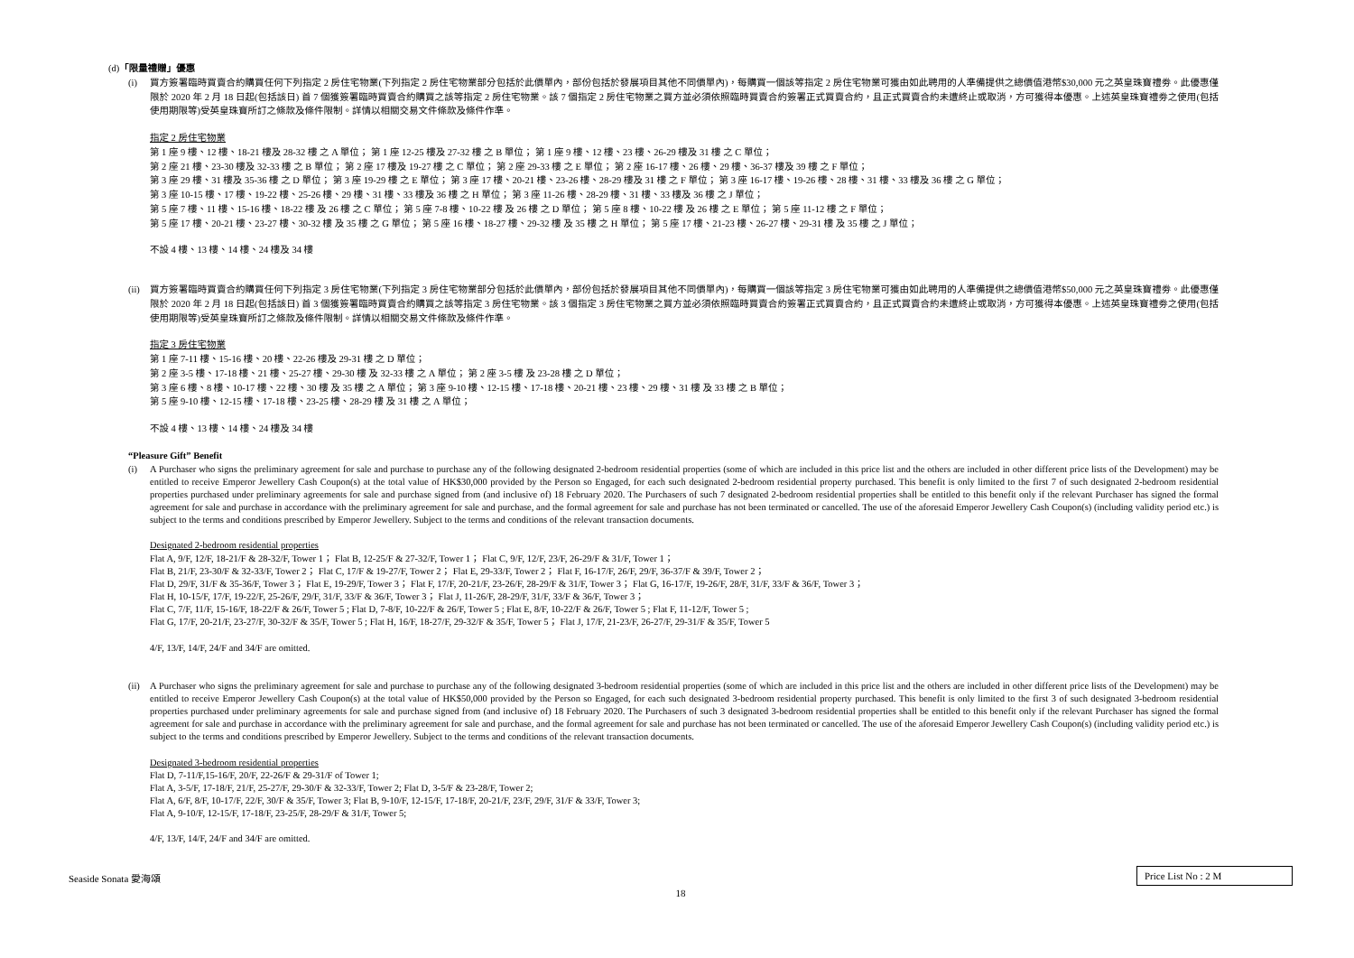(d)「限量禮贈」優惠
(i) 買方簽署臨時買賣合約購買任何下列指定 2 房住宅物業(下列指定 2 房住宅物業部分包括於此價單內，部份包括於發展項目其他不同價單內)，每購買一個該等指定 2 房住宅物業可獲由如此聘用的人準備提供之總價值港幣$30,000 元之英皇珠寶禮劵。此優惠僅限於 2020 年 2 月 18 日起(包括該日) 首 7 個獲簽署臨時買賣合約購買之該等指定 2 房住宅物業。該 7 個指定 2 房住宅物業之買方並必須依照臨時買賣合約簽署正式買賣合約，且正式買賣合約未遭終止或取消，方可獲得本優惠。上述英皇珠寶禮劵之使用(包括使用期限等)受英皇珠寶所訂之條款及條件限制。詳情以相關交易文件條款及條件作準。
指定 2 房住宅物業
第 1 座 9 樓、12 樓、18-21 樓及 28-32 樓 之 A 單位； 第 1 座 12-25 樓及 27-32 樓 之 B 單位； 第 1 座 9 樓、12 樓、23 樓、26-29 樓及 31 樓 之 C 單位；
第 2 座 21 樓、23-30 樓及 32-33 樓 之 B 單位； 第 2 座 17 樓及 19-27 樓 之 C 單位； 第 2 座 29-33 樓 之 E 單位； 第 2 座 16-17 樓、26 樓、29 樓、36-37 樓及 39 樓 之 F 單位；
第 3 座 29 樓、31 樓及 35-36 樓 之 D 單位； 第 3 座 19-29 樓 之 E 單位； 第 3 座 17 樓、20-21 樓、23-26 樓、28-29 樓及 31 樓 之 F 單位； 第 3 座 16-17 樓、19-26 樓、28 樓、31 樓、33 樓及 36 樓 之 G 單位；
第 3 座 10-15 樓、17 樓、19-22 樓、25-26 樓、29 樓、31 樓、33 樓及 36 樓 之 H 單位； 第 3 座 11-26 樓、28-29 樓、31 樓、33 樓及 36 樓 之 J 單位；
第 5 座 7 樓、11 樓、15-16 樓、18-22 樓 及 26 樓 之 C 單位； 第 5 座 7-8 樓、10-22 樓 及 26 樓 之 D 單位； 第 5 座 8 樓、10-22 樓 及 26 樓 之 E 單位； 第 5 座 11-12 樓 之 F 單位；
第 5 座 17 樓、20-21 樓、23-27 樓、30-32 樓 及 35 樓 之 G 單位； 第 5 座 16 樓、18-27 樓、29-32 樓 及 35 樓 之 H 單位； 第 5 座 17 樓、21-23 樓、26-27 樓、29-31 樓 及 35 樓 之 J 單位；
不設 4 樓、13 樓、14 樓、24 樓及 34 樓
(ii)
買方簽署臨時買賣合約購買任何下列指定 3 房住宅物業(下列指定 3 房住宅物業部分包括於此價單內，部份包括於發展項目其他不同價單內)，每購買一個該等指定 3 房住宅物業可獲由如此聘用的人準備提供之總價值港幣$50,000 元之英皇珠寶禮劵。此優惠僅限於 2020 年 2 月 18 日起(包括該日) 首 3 個獲簽署臨時買賣合約購買之該等指定 3 房住宅物業。該 3 個指定 3 房住宅物業之買方並必須依照臨時買賣合約簽署正式買賣合約，且正式買賣合約未遭終止或取消，方可獲得本優惠。上述英皇珠寶禮劵之使用(包括使用期限等)受英皇珠寶所訂之條款及條件限制。詳情以相關交易文件條款及條件作準。
指定 3 房住宅物業
第 1 座 7-11 樓、15-16 樓、20 樓、22-26 樓及 29-31 樓 之 D 單位；
第 2 座 3-5 樓、17-18 樓、21 樓、25-27 樓、29-30 樓 及 32-33 樓 之 A 單位； 第 2 座 3-5 樓 及 23-28 樓 之 D 單位；
第 3 座 6 樓、8 樓、10-17 樓、22 樓、30 樓 及 35 樓 之 A 單位； 第 3 座 9-10 樓、12-15 樓、17-18 樓、20-21 樓、23 樓、29 樓、31 樓 及 33 樓 之 B 單位；
第 5 座 9-10 樓、12-15 樓、17-18 樓、23-25 樓、28-29 樓 及 31 樓 之 A 單位；
不設 4 樓、13 樓、14 樓、24 樓及 34 樓
“Pleasure Gift” Benefit
(i) A Purchaser who signs the preliminary agreement for sale and purchase to purchase any of the following designated 2-bedroom residential properties (some of which are included in this price list and the others are included in other different price lists of the Development) may be entitled to receive Emperor Jewellery Cash Coupon(s) at the total value of HK$30,000 provided by the Person so Engaged, for each such designated 2-bedroom residential property purchased. This benefit is only limited to the first 7 of such designated 2-bedroom residential properties purchased under preliminary agreements for sale and purchase signed from (and inclusive of) 18 February 2020. The Purchasers of such 7 designated 2-bedroom residential properties shall be entitled to this benefit only if the relevant Purchaser has signed the formal agreement for sale and purchase in accordance with the preliminary agreement for sale and purchase, and the formal agreement for sale and purchase has not been terminated or cancelled. The use of the aforesaid Emperor Jewellery Cash Coupon(s) (including validity period etc.) is subject to the terms and conditions prescribed by Emperor Jewellery. Subject to the terms and conditions of the relevant transaction documents.
Designated 2-bedroom residential properties
Flat A, 9/F, 12/F, 18-21/F & 28-32/F, Tower 1； Flat B, 12-25/F & 27-32/F, Tower 1； Flat C, 9/F, 12/F, 23/F, 26-29/F & 31/F, Tower 1；
Flat B, 21/F, 23-30/F & 32-33/F, Tower 2； Flat C, 17/F & 19-27/F, Tower 2； Flat E, 29-33/F, Tower 2； Flat F, 16-17/F, 26/F, 29/F, 36-37/F & 39/F, Tower 2；
Flat D, 29/F, 31/F & 35-36/F, Tower 3； Flat E, 19-29/F, Tower 3； Flat F, 17/F, 20-21/F, 23-26/F, 28-29/F & 31/F, Tower 3； Flat G, 16-17/F, 19-26/F, 28/F, 31/F, 33/F & 36/F, Tower 3；
Flat H, 10-15/F, 17/F, 19-22/F, 25-26/F, 29/F, 31/F, 33/F & 36/F, Tower 3； Flat J, 11-26/F, 28-29/F, 31/F, 33/F & 36/F, Tower 3；
Flat C, 7/F, 11/F, 15-16/F, 18-22/F & 26/F, Tower 5 ; Flat D, 7-8/F, 10-22/F & 26/F, Tower 5 ; Flat E, 8/F, 10-22/F & 26/F, Tower 5 ; Flat F, 11-12/F, Tower 5 ;
Flat G, 17/F, 20-21/F, 23-27/F, 30-32/F & 35/F, Tower 5 ; Flat H, 16/F, 18-27/F, 29-32/F & 35/F, Tower 5； Flat J, 17/F, 21-23/F, 26-27/F, 29-31/F & 35/F, Tower 5
4/F, 13/F, 14/F, 24/F and 34/F are omitted.
(ii)
A Purchaser who signs the preliminary agreement for sale and purchase to purchase any of the following designated 3-bedroom residential properties (some of which are included in this price list and the others are included in other different price lists of the Development) may be entitled to receive Emperor Jewellery Cash Coupon(s) at the total value of HK$50,000 provided by the Person so Engaged, for each such designated 3-bedroom residential property purchased. This benefit is only limited to the first 3 of such designated 3-bedroom residential properties purchased under preliminary agreements for sale and purchase signed from (and inclusive of) 18 February 2020. The Purchasers of such 3 designated 3-bedroom residential properties shall be entitled to this benefit only if the relevant Purchaser has signed the formal agreement for sale and purchase in accordance with the preliminary agreement for sale and purchase, and the formal agreement for sale and purchase has not been terminated or cancelled. The use of the aforesaid Emperor Jewellery Cash Coupon(s) (including validity period etc.) is subject to the terms and conditions prescribed by Emperor Jewellery. Subject to the terms and conditions of the relevant transaction documents.
Designated 3-bedroom residential properties
Flat D, 7-11/F,15-16/F, 20/F, 22-26/F & 29-31/F of Tower 1;
Flat A, 3-5/F, 17-18/F, 21/F, 25-27/F, 29-30/F & 32-33/F, Tower 2; Flat D, 3-5/F & 23-28/F, Tower 2;
Flat A, 6/F, 8/F, 10-17/F, 22/F, 30/F & 35/F, Tower 3; Flat B, 9-10/F, 12-15/F, 17-18/F, 20-21/F, 23/F, 29/F, 31/F & 33/F, Tower 3;
Flat A, 9-10/F, 12-15/F, 17-18/F, 23-25/F, 28-29/F & 31/F, Tower 5;
4/F, 13/F, 14/F, 24/F and 34/F are omitted.
Seaside Sonata 愛海頌
Price List No : 2 M
18